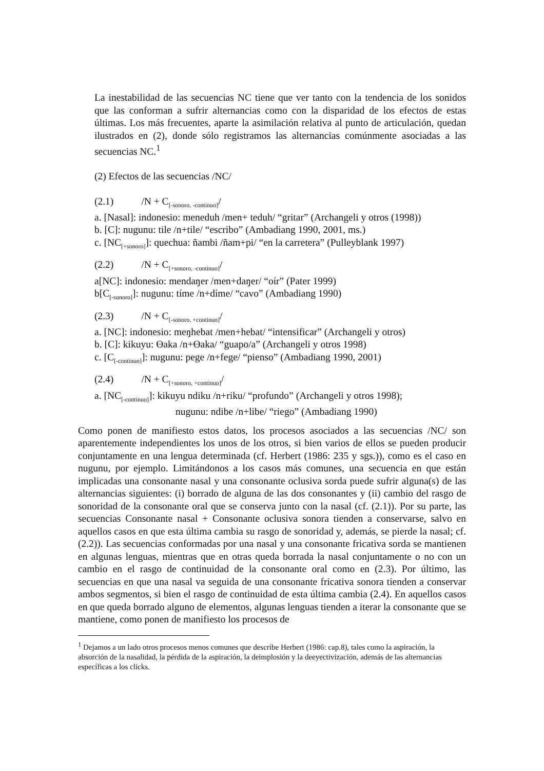La inestabilidad de las secuencias NC tiene que ver tanto con la tendencia de los sonidos que las conforman a sufrir alternancias como con la disparidad de los efectos de estas últimas. Los más frecuentes, aparte la asimilación relativa al punto de articulación, quedan ilustrados en (2), donde sólo registramos las alternancias comúnmente asociadas a las secuencias NC.<sup>1</sup>
(2) Efectos de las secuencias /NC/
(2.1) /N + C<sub>[-sonoro, -continuo]</sub>/
a. [Nasal]: indonesio: meneduh /men+ teduh/ “gritar” (Archangeli y otros (1998))
b. [C]: nugunu: tile /n+tile/ “escribo” (Ambadiang 1990, 2001, ms.)
c. [NC<sub>[+sonoro]</sub>]: quechua: ñambi /ñam+pi/ “en la carretera” (Pulleyblank 1997)
(2.2) /N + C<sub>[+sonoro, -continuo]</sub>/
a[NC]: indonesio: mendaŋer /men+daŋer/ “oír” (Pater 1999)
b[C<sub>[-sonoro]</sub>]: nugunu: tíme /n+díme/ “cavo” (Ambadiang 1990)
(2.3) /N + C<sub>[-sonoro, +continuo]</sub>/
a. [NC]: indonesio: meŋhebat /men+hebat/ “intensificar” (Archangeli y otros)
b. [C]: kikuyu: Ɵaka /n+Ɵaka/ “guapo/a” (Archangeli y otros 1998)
c. [C<sub>[-continuo]</sub>]: nugunu: pege /n+fege/ “pienso” (Ambadiang 1990, 2001)
(2.4) /N + C<sub>[+sonoro, +continuo]</sub>/
a. [NC<sub>[-continuo]</sub>]: kikuyu ndiku /n+riku/ “profundo” (Archangeli y otros 1998);
nugunu: ndibe /n+libe/ “riego” (Ambadiang 1990)
Como ponen de manifiesto estos datos, los procesos asociados a las secuencias /NC/ son aparentemente independientes los unos de los otros, si bien varios de ellos se pueden producir conjuntamente en una lengua determinada (cf. Herbert (1986: 235 y sgs.)), como es el caso en nugunu, por ejemplo. Limitándonos a los casos más comunes, una secuencia en que están implicadas una consonante nasal y una consonante oclusiva sorda puede sufrir alguna(s) de las alternancias siguientes: (i) borrado de alguna de las dos consonantes y (ii) cambio del rasgo de sonoridad de la consonante oral que se conserva junto con la nasal (cf. (2.1)). Por su parte, las secuencias Consonante nasal + Consonante oclusiva sonora tienden a conservarse, salvo en aquellos casos en que esta última cambia su rasgo de sonoridad y, además, se pierde la nasal; cf. (2.2)). Las secuencias conformadas por una nasal y una consonante fricativa sorda se mantienen en algunas lenguas, mientras que en otras queda borrada la nasal conjuntamente o no con un cambio en el rasgo de continuidad de la consonante oral como en (2.3). Por último, las secuencias en que una nasal va seguida de una consonante fricativa sonora tienden a conservar ambos segmentos, si bien el rasgo de continuidad de esta última cambia (2.4). En aquellos casos en que queda borrado alguno de elementos, algunas lenguas tienden a iterar la consonante que se mantiene, como ponen de manifiesto los procesos de
<sup>1</sup> Dejamos a un lado otros procesos menos comunes que describe Herbert (1986: cap.8), tales como la aspiración, la absorción de la nasalidad, la pérdida de la aspiración, la deimplosión y la deeyectivización, además de las alternancias específicas a los clicks.